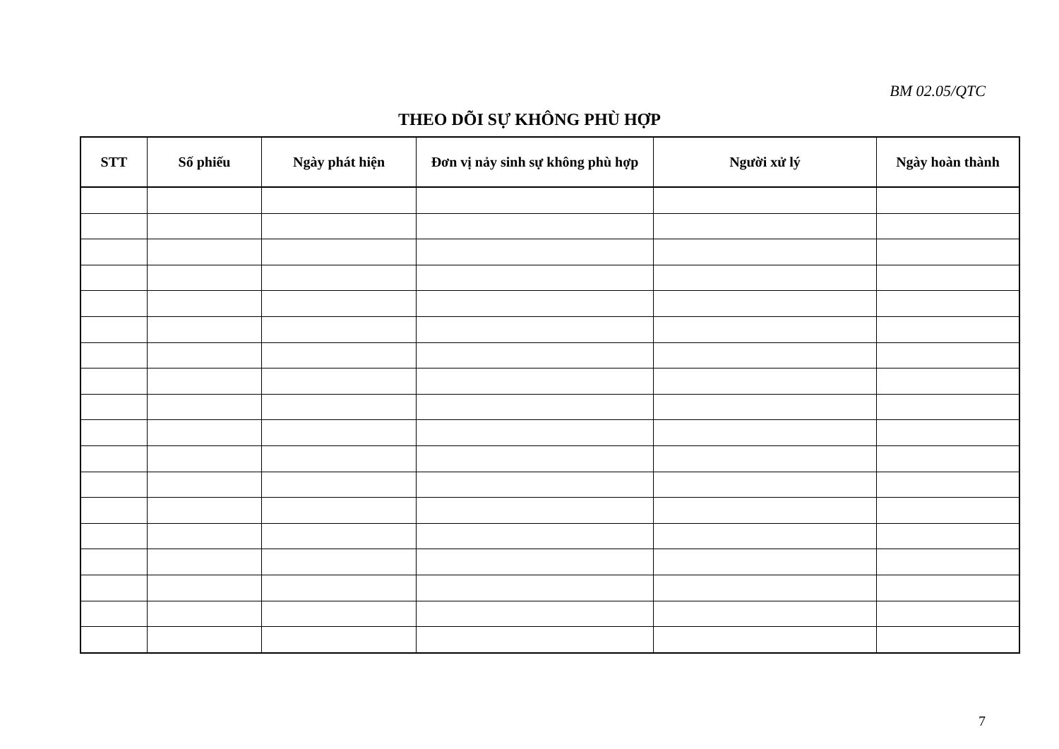BM 02.05/QTC
THEO DÕI SỰ KHÔNG PHÙ HỢP
| STT | Số phiếu | Ngày phát hiện | Đơn vị nảy sinh sự không phù hợp | Người xử lý | Ngày hoàn thành |
| --- | --- | --- | --- | --- | --- |
7